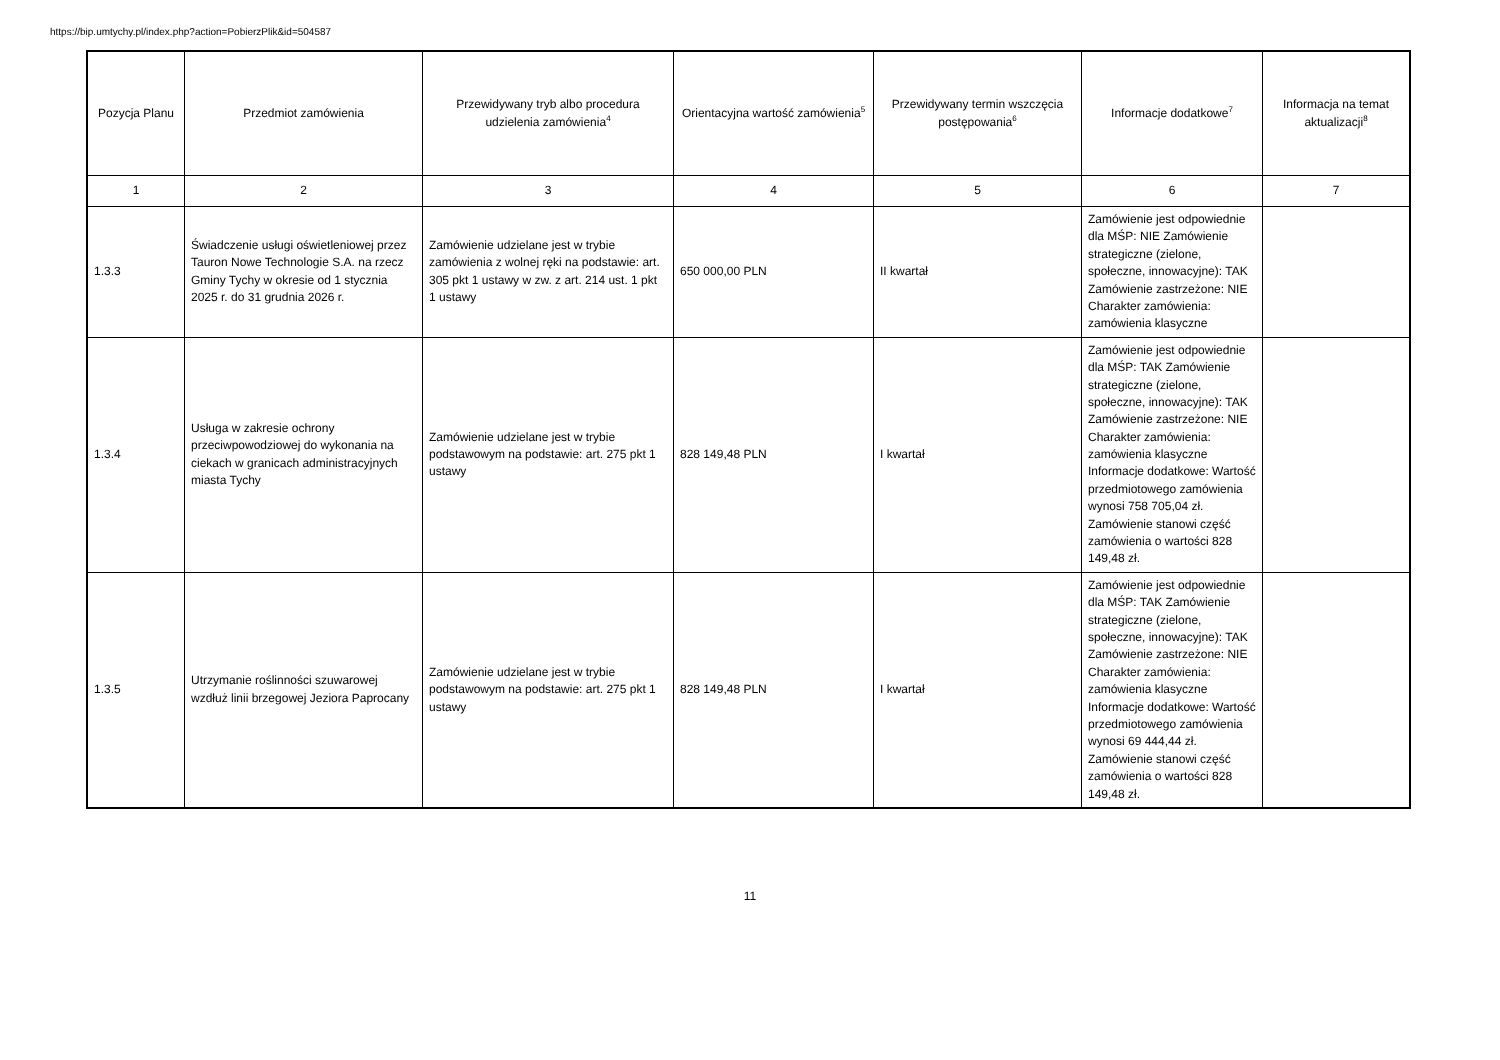https://bip.umtychy.pl/index.php?action=PobierzPlik&id=504587
| Pozycja Planu | Przedmiot zamówienia | Przewidywany tryb albo procedura udzielenia zamówienia<sup>4</sup> | Orientacyjna wartość zamówienia<sup>5</sup> | Przewidywany termin wszczęcia postępowania<sup>6</sup> | Informacje dodatkowe<sup>7</sup> | Informacja na temat aktualizacji<sup>8</sup> |
| --- | --- | --- | --- | --- | --- | --- |
| 1 | 2 | 3 | 4 | 5 | 6 | 7 |
| 1.3.3 | Świadczenie usługi oświetleniowej przez Tauron Nowe Technologie S.A. na rzecz Gminy Tychy w okresie od 1 stycznia 2025 r. do 31 grudnia 2026 r. | Zamówienie udzielane jest w trybie zamówienia z wolnej ręki na podstawie: art. 305 pkt 1 ustawy w zw. z art. 214 ust. 1 pkt 1 ustawy | 650 000,00 PLN | II kwartał | Zamówienie jest odpowiednie dla MŚP: NIE Zamówienie strategiczne (zielone, społeczne, innowacyjne): TAK Zamówienie zastrzeżone: NIE Charakter zamówienia: zamówienia klasyczne | |
| 1.3.4 | Usługa w zakresie ochrony przeciwpowodziowej do wykonania na ciekach w granicach administracyjnych miasta Tychy | Zamówienie udzielane jest w trybie podstawowym na podstawie: art. 275 pkt 1 ustawy | 828 149,48 PLN | I kwartał | Zamówienie jest odpowiednie dla MŚP: TAK Zamówienie strategiczne (zielone, społeczne, innowacyjne): TAK Zamówienie zastrzeżone: NIE Charakter zamówienia: zamówienia klasyczne Informacje dodatkowe: Wartość przedmiotowego zamówienia wynosi 758 705,04 zł. Zamówienie stanowi część zamówienia o wartości 828 149,48 zł. | |
| 1.3.5 | Utrzymanie roślinności szuwarowej wzdłuż linii brzegowej Jeziora Paprocany | Zamówienie udzielane jest w trybie podstawowym na podstawie: art. 275 pkt 1 ustawy | 828 149,48 PLN | I kwartał | Zamówienie jest odpowiednie dla MŚP: TAK Zamówienie strategiczne (zielone, społeczne, innowacyjne): TAK Zamówienie zastrzeżone: NIE Charakter zamówienia: zamówienia klasyczne Informacje dodatkowe: Wartość przedmiotowego zamówienia wynosi 69 444,44 zł. Zamówienie stanowi część zamówienia o wartości 828 149,48 zł. | |
11